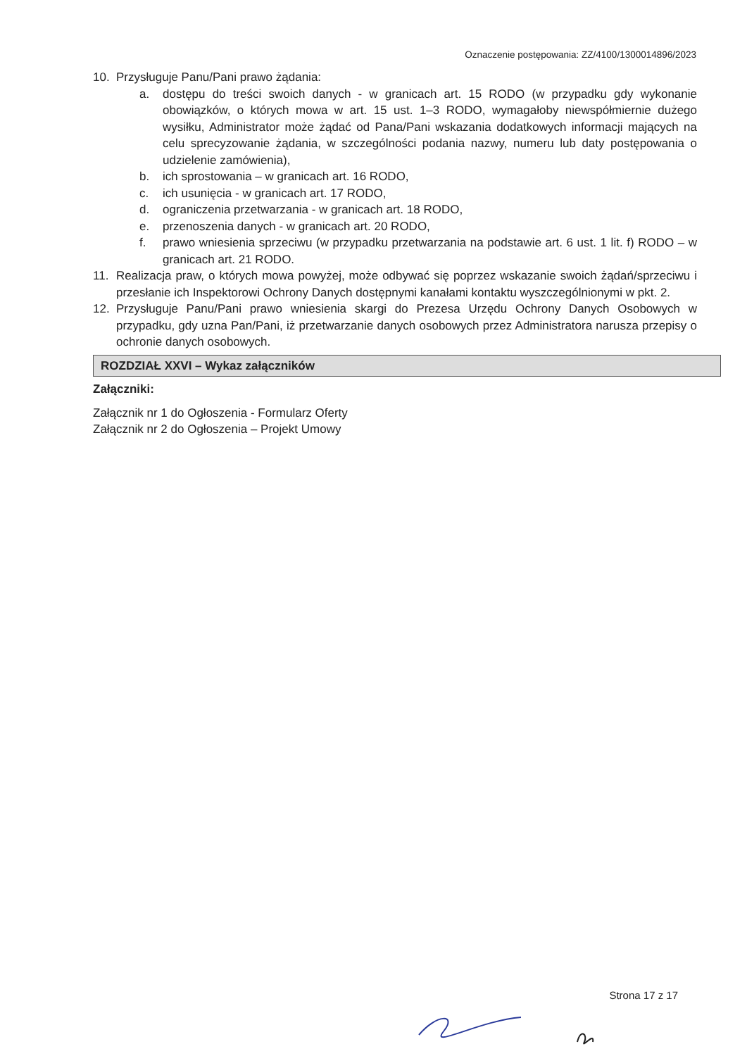Oznaczenie postępowania: ZZ/4100/1300014896/2023
10. Przysługuje Panu/Pani prawo żądania:
a. dostępu do treści swoich danych - w granicach art. 15 RODO (w przypadku gdy wykonanie obowiązków, o których mowa w art. 15 ust. 1–3 RODO, wymagałoby niewspółmiernie dużego wysiłku, Administrator może żądać od Pana/Pani wskazania dodatkowych informacji mających na celu sprecyzowanie żądania, w szczególności podania nazwy, numeru lub daty postępowania o udzielenie zamówienia),
b. ich sprostowania – w granicach art. 16 RODO,
c. ich usunięcia - w granicach art. 17 RODO,
d. ograniczenia przetwarzania - w granicach art. 18 RODO,
e. przenoszenia danych - w granicach art. 20 RODO,
f. prawo wniesienia sprzeciwu (w przypadku przetwarzania na podstawie art. 6 ust. 1 lit. f) RODO – w granicach art. 21 RODO.
11. Realizacja praw, o których mowa powyżej, może odbywać się poprzez wskazanie swoich żądań/sprzeciwu i przesłanie ich Inspektorowi Ochrony Danych dostępnymi kanałami kontaktu wyszczególnionymi w pkt. 2.
12. Przysługuje Panu/Pani prawo wniesienia skargi do Prezesa Urzędu Ochrony Danych Osobowych w przypadku, gdy uzna Pan/Pani, iż przetwarzanie danych osobowych przez Administratora narusza przepisy o ochronie danych osobowych.
ROZDZIAŁ XXVI – Wykaz załączników
Załączniki:
Załącznik nr 1 do Ogłoszenia - Formularz Oferty
Załącznik nr 2 do Ogłoszenia – Projekt Umowy
Strona 17 z 17